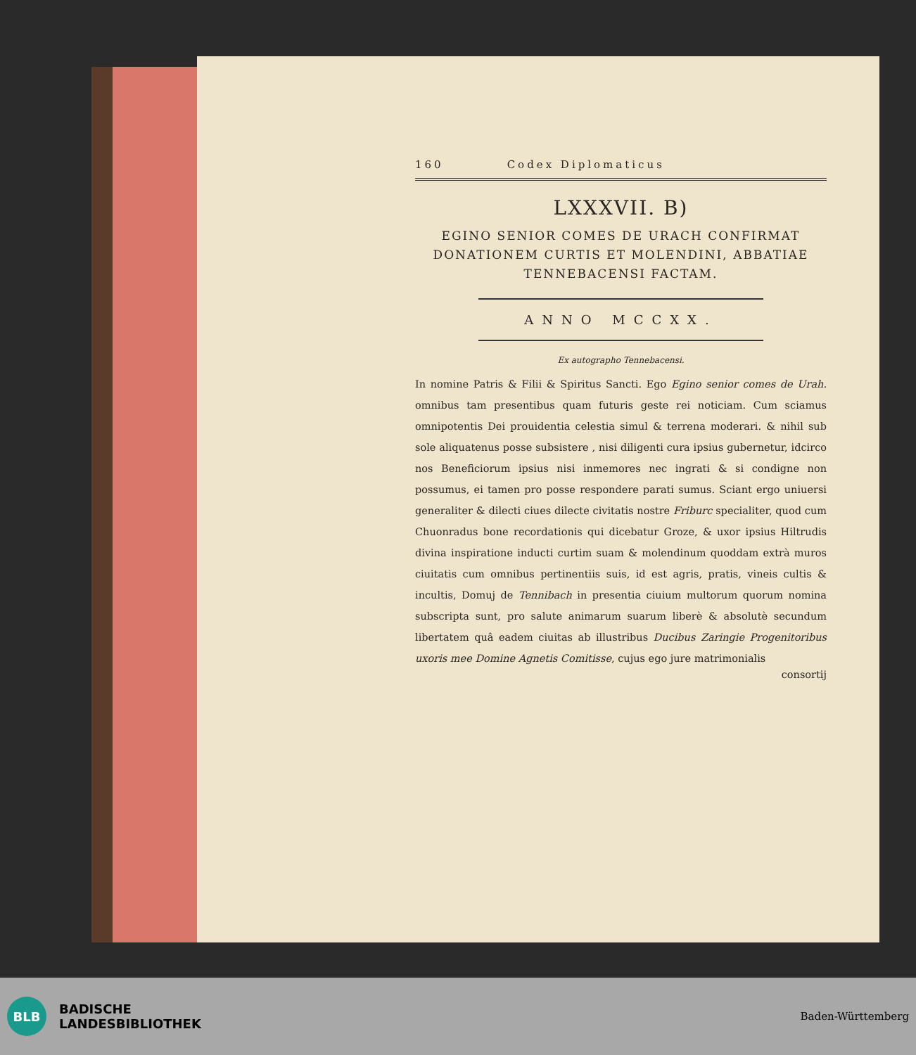160 Codex Diplomaticus
LXXXVII. B)
EGINO SENIOR COMES DE URACH CONFIRMAT
DONATIONEM CURTIS ET MOLENDINI, ABBATIAE
TENNEBACENSI FACTAM.
ANNO MCCXX.
Ex autographo Tennebacensi.
In nomine Patris & Filii & Spiritus Sancti. Ego Egino senior comes de Urah. omnibus tam presentibus quam futuris geste rei noticiam. Cum sciamus omnipotentis Dei prouidentia celestia simul & terrena moderari. & nihil sub sole aliquatenus posse subsistere , nisi diligenti cura ipsius gubernetur, idcirco nos Beneficiorum ipsius nisi inmemores nec ingrati & si condigne non possumus, ei tamen pro posse respondere parati sumus. Sciant ergo uniuersi generaliter & dilecti ciues dilecte civitatis nostre Friburc specialiter, quod cum Chuonradus bone recordationis qui dicebatur Groze, & uxor ipsius Hiltrudis divina inspiratione inducti curtim suam & molendinum quoddam extrà muros ciuitatis cum omnibus pertinentiis suis, id est agris, pratis, vineis cultis & incultis, Domuj de Tennibach in presentia ciuium multorum quorum nomina subscripta sunt, pro salute animarum suarum liberè & absolutè secundum libertatem quâ eadem ciuitas ab illustribus Ducibus Zaringie Progenitoribus uxoris mee Domine Agnetis Comitisse, cujus ego jure matrimonialis
consortij
BLB
BADISCHE
LANDESBIBLIOTHEK
Baden-Württemberg